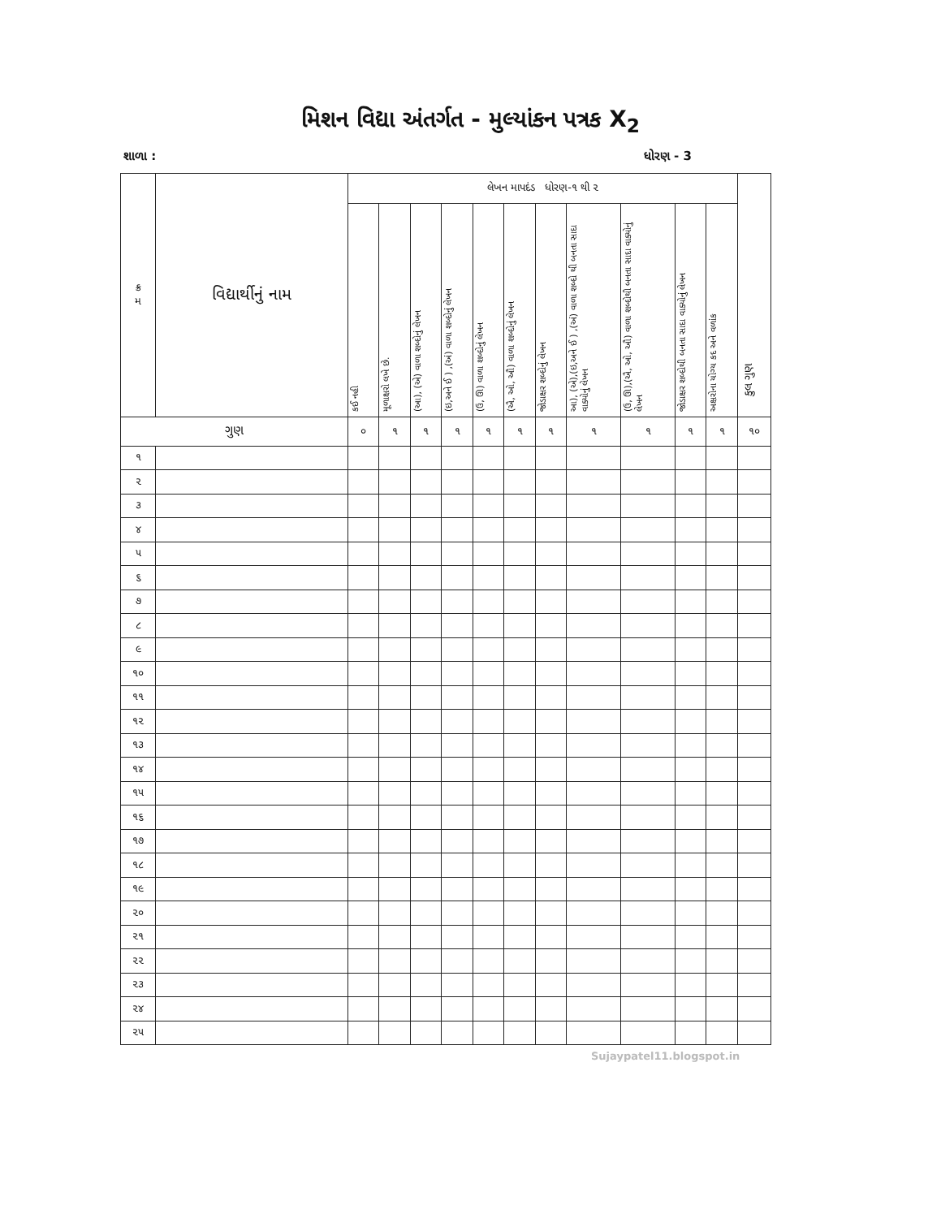મિશન વિદ્યા અંતર્ગત - મુલ્યાંકન પત્રક X<sub>2</sub>
શાળા : ધોરણ - 3
| ક્ર મ | વિદ્યાર્થીનું નામ | લેખન માપદંડ ધોરણ-૧ થી ૨ | | | | | | | | | | | કુલ ગુણ |
| --- | --- | --- | --- | --- | --- | --- | --- | --- | --- | --- | --- | --- | --- |
| | | કઈ નહી | મૂળાક્ષરો લખે છે. | (આ), (એ) વાળા શબ્દોનું લેખન | (ઇ,અને ઈ ) ,(અં) વાળા શબ્દોનું લેખન | (ઉ, ઊ) વાળા શબ્દોનું લેખન | (ઐ, ઓ, ઔ) વાળા શબ્દોનું લેખન | જોડાક્ષર શબ્દોનું લેખન | આ), (એ),(ઇ,અને ઈ ) ,(અં) વાળા શબ્દો થી બનતા સાદા વાક્યોનું લેખન | (ઉ, ઊ),(ઐ, ઓ, ઔ) વાળા શબ્દોથી બનતા સાદા વાક્યોનું લેખન | જોડાક્ષર શબ્દોથી બનતા સાદા વાક્યોનું લેખન | અક્ષરોના યોગ્ય કદ અને વળાંક | |
| ગુણ | | ૦ | ૧ | ૧ | ૧ | ૧ | ૧ | ૧ | ૧ | ૧ | ૧ | ૧ | ૧૦ |
| ૧ | | | | | | | | | | | | | |
| ૨ | | | | | | | | | | | | | |
| ૩ | | | | | | | | | | | | | |
| ૪ | | | | | | | | | | | | | |
| ૫ | | | | | | | | | | | | | |
| ૬ | | | | | | | | | | | | | |
| ૭ | | | | | | | | | | | | | |
| ૮ | | | | | | | | | | | | | |
| ૯ | | | | | | | | | | | | | |
| ૧૦ | | | | | | | | | | | | | |
| ૧૧ | | | | | | | | | | | | | |
| ૧૨ | | | | | | | | | | | | | |
| ૧૩ | | | | | | | | | | | | | |
| ૧૪ | | | | | | | | | | | | | |
| ૧૫ | | | | | | | | | | | | | |
| ૧૬ | | | | | | | | | | | | | |
| ૧૭ | | | | | | | | | | | | | |
| ૧૮ | | | | | | | | | | | | | |
| ૧૯ | | | | | | | | | | | | | |
| ૨૦ | | | | | | | | | | | | | |
| ૨૧ | | | | | | | | | | | | | |
| ૨૨ | | | | | | | | | | | | | |
| ૨૩ | | | | | | | | | | | | | |
| ૨૪ | | | | | | | | | | | | | |
| ૨૫ | | | | | | | | | | | | | |
Sujaypatel11.blogspot.in